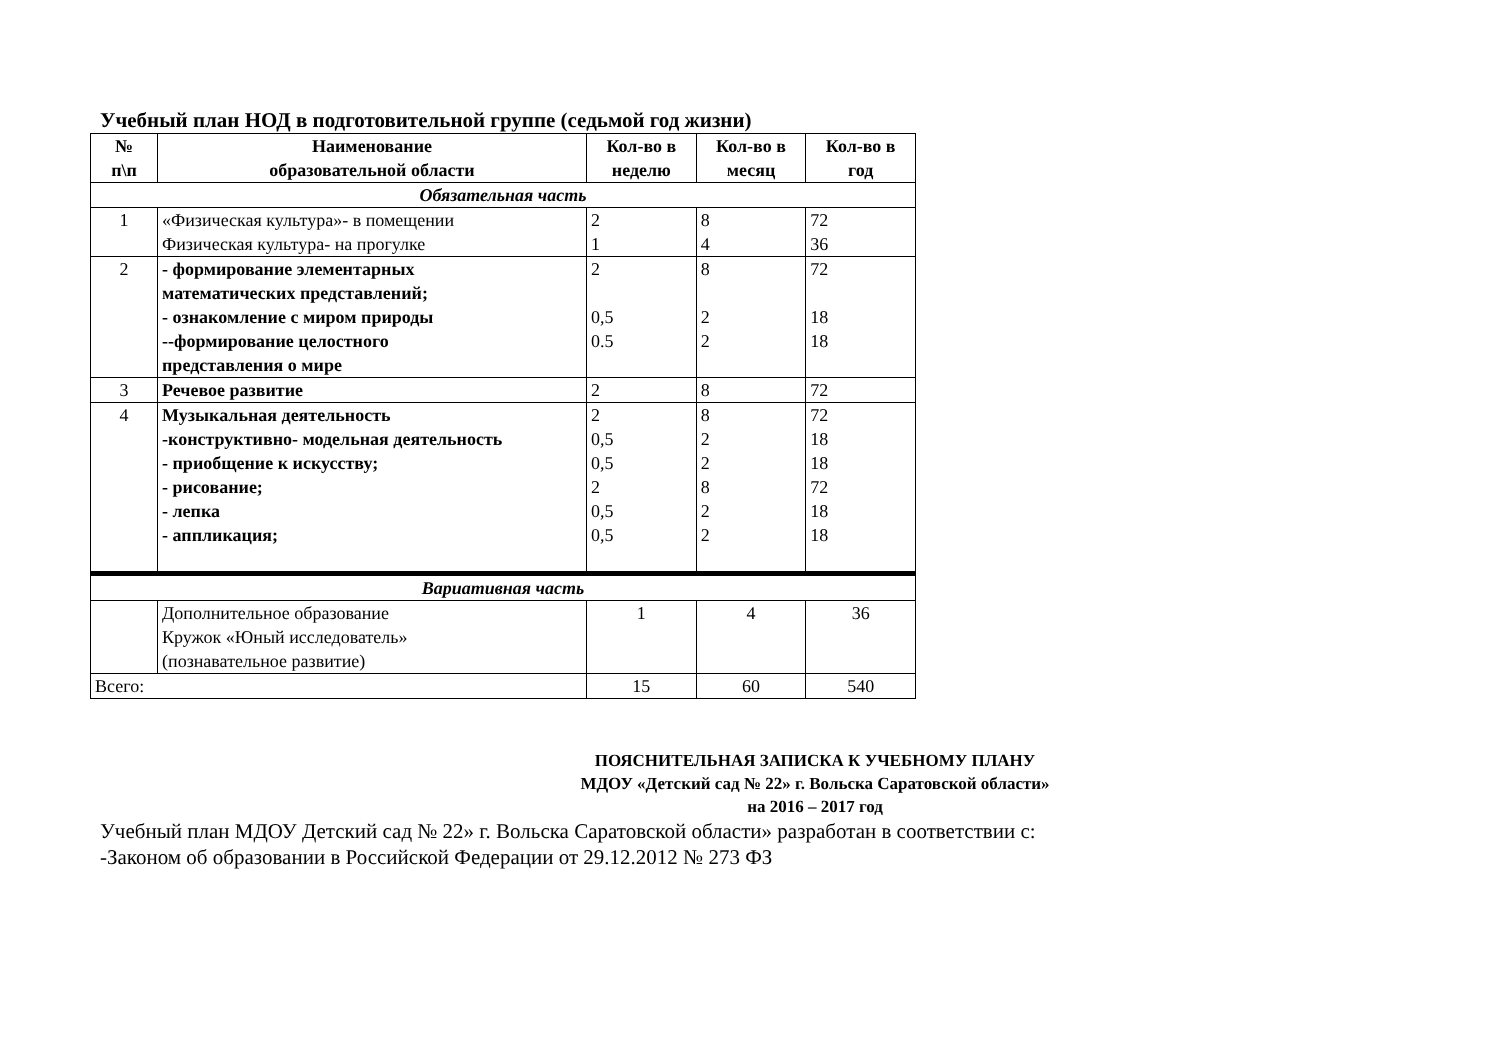Учебный план НОД в подготовительной группе (седьмой год жизни)
| № п\п | Наименование образовательной области | Кол-во в неделю | Кол-во в месяц | Кол-во в год |
| --- | --- | --- | --- | --- |
| Обязательная часть | | | | |
| 1 | «Физическая культура»- в помещении Физическая культура- на прогулке | 2 1 | 8 4 | 72 36 |
| 2 | - формирование элементарных математических представлений; - ознакомление с миром природы --формирование целостного представления о мире | 2 0,5 0.5 | 8 2 2 | 72 18 18 |
| 3 | Речевое развитие | 2 | 8 | 72 |
| 4 | Музыкальная деятельность -конструктивно- модельная деятельность - приобщение к искусству; - рисование; - лепка - аппликация; | 2 0,5 0,5 2 0,5 0,5 | 8 2 2 8 2 2 | 72 18 18 72 18 18 |
| Вариативная часть | | | | |
| | Дополнительное образование Кружок «Юный исследователь» (познавательное развитие) | 1 | 4 | 36 |
| Всего: | | 15 | 60 | 540 |
ПОЯСНИТЕЛЬНАЯ ЗАПИСКА К УЧЕБНОМУ ПЛАНУ
МДОУ «Детский сад № 22» г. Вольска Саратовской области»
на 2016 – 2017 год
Учебный план МДОУ Детский сад № 22» г. Вольска Саратовской области» разработан в соответствии с:
-Законом об образовании в Российской Федерации от 29.12.2012 № 273 ФЗ